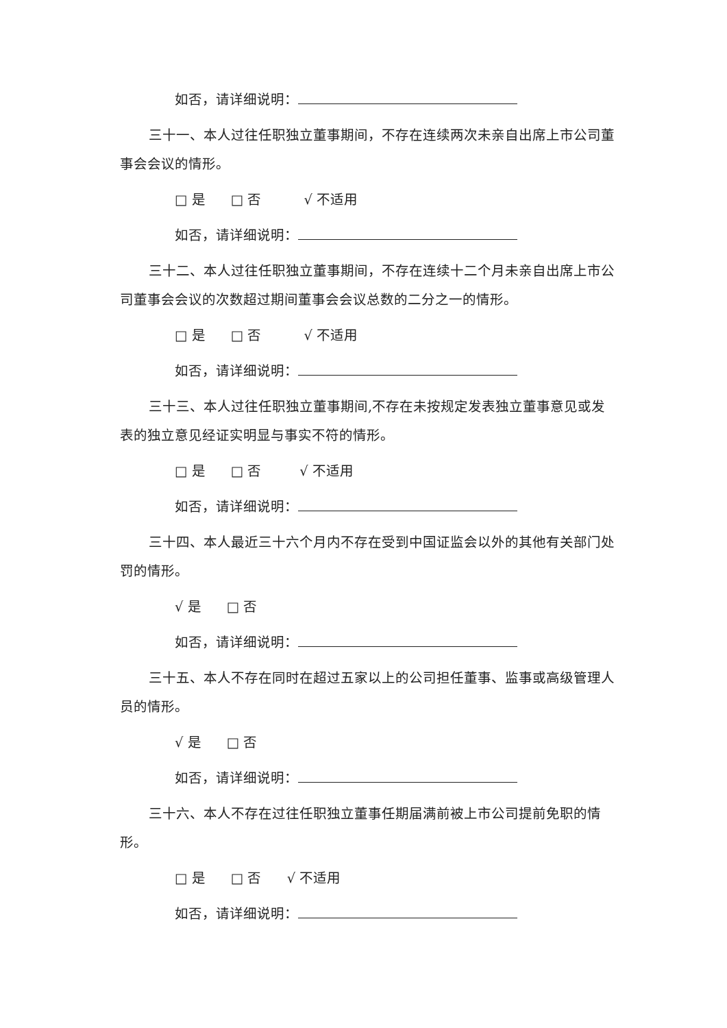如否，请详细说明：
三十一、本人过往任职独立董事期间，不存在连续两次未亲自出席上市公司董事会会议的情形。
□ 是 □ 否 √ 不适用
如否，请详细说明：
三十二、本人过往任职独立董事期间，不存在连续十二个月未亲自出席上市公司董事会会议的次数超过期间董事会会议总数的二分之一的情形。
□ 是 □ 否 √ 不适用
如否，请详细说明：
三十三、本人过往任职独立董事期间,不存在未按规定发表独立董事意见或发表的独立意见经证实明显与事实不符的情形。
□ 是 □ 否 √ 不适用
如否，请详细说明：
三十四、本人最近三十六个月内不存在受到中国证监会以外的其他有关部门处罚的情形。
√ 是 □ 否
如否，请详细说明：
三十五、本人不存在同时在超过五家以上的公司担任董事、监事或高级管理人员的情形。
√ 是 □ 否
如否，请详细说明：
三十六、本人不存在过往任职独立董事任期届满前被上市公司提前免职的情形。
□ 是 □ 否 √ 不适用
如否，请详细说明：